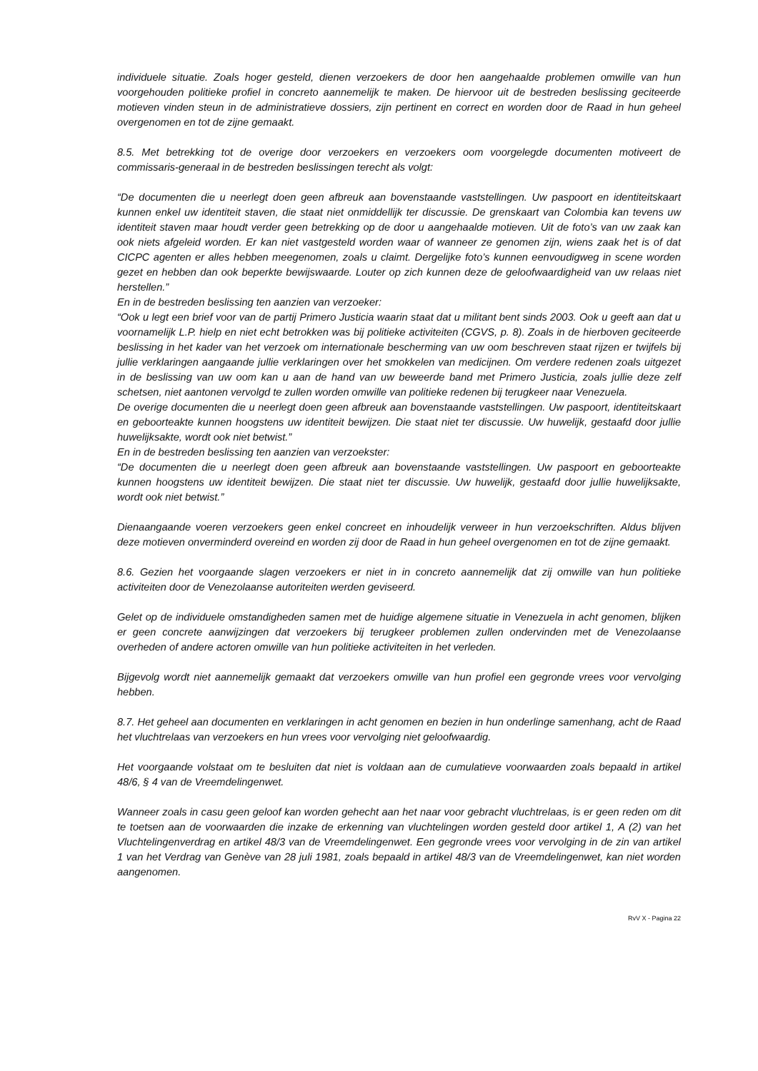individuele situatie. Zoals hoger gesteld, dienen verzoekers de door hen aangehaalde problemen omwille van hun voorgehouden politieke profiel in concreto aannemelijk te maken. De hiervoor uit de bestreden beslissing geciteerde motieven vinden steun in de administratieve dossiers, zijn pertinent en correct en worden door de Raad in hun geheel overgenomen en tot de zijne gemaakt.
8.5. Met betrekking tot de overige door verzoekers en verzoekers oom voorgelegde documenten motiveert de commissaris-generaal in de bestreden beslissingen terecht als volgt:
“De documenten die u neerlegt doen geen afbreuk aan bovenstaande vaststellingen. Uw paspoort en identiteitskaart kunnen enkel uw identiteit staven, die staat niet onmiddellijk ter discussie. De grenskaart van Colombia kan tevens uw identiteit staven maar houdt verder geen betrekking op de door u aangehaalde motieven. Uit de foto’s van uw zaak kan ook niets afgeleid worden. Er kan niet vastgesteld worden waar of wanneer ze genomen zijn, wiens zaak het is of dat CICPC agenten er alles hebben meegenomen, zoals u claimt. Dergelijke foto’s kunnen eenvoudigweg in scene worden gezet en hebben dan ook beperkte bewijswaarde. Louter op zich kunnen deze de geloofwaardigheid van uw relaas niet herstellen.”
En in de bestreden beslissing ten aanzien van verzoeker:
“Ook u legt een brief voor van de partij Primero Justicia waarin staat dat u militant bent sinds 2003. Ook u geeft aan dat u voornamelijk L.P. hielp en niet echt betrokken was bij politieke activiteiten (CGVS, p. 8). Zoals in de hierboven geciteerde beslissing in het kader van het verzoek om internationale bescherming van uw oom beschreven staat rijzen er twijfels bij jullie verklaringen aangaande jullie verklaringen over het smokkelen van medicijnen. Om verdere redenen zoals uitgezet in de beslissing van uw oom kan u aan de hand van uw beweerde band met Primero Justicia, zoals jullie deze zelf schetsen, niet aantonen vervolgd te zullen worden omwille van politieke redenen bij terugkeer naar Venezuela.
De overige documenten die u neerlegt doen geen afbreuk aan bovenstaande vaststellingen. Uw paspoort, identiteitskaart en geboorteakte kunnen hoogstens uw identiteit bewijzen. Die staat niet ter discussie. Uw huwelijk, gestaafd door jullie huwelijksakte, wordt ook niet betwist.”
En in de bestreden beslissing ten aanzien van verzoekster:
“De documenten die u neerlegt doen geen afbreuk aan bovenstaande vaststellingen. Uw paspoort en geboorteakte kunnen hoogstens uw identiteit bewijzen. Die staat niet ter discussie. Uw huwelijk, gestaafd door jullie huwelijksakte, wordt ook niet betwist.”
Dienaangaande voeren verzoekers geen enkel concreet en inhoudelijk verweer in hun verzoekschriften. Aldus blijven deze motieven onverminderd overeind en worden zij door de Raad in hun geheel overgenomen en tot de zijne gemaakt.
8.6. Gezien het voorgaande slagen verzoekers er niet in in concreto aannemelijk dat zij omwille van hun politieke activiteiten door de Venezolaanse autoriteiten werden geviseerd.
Gelet op de individuele omstandigheden samen met de huidige algemene situatie in Venezuela in acht genomen, blijken er geen concrete aanwijzingen dat verzoekers bij terugkeer problemen zullen ondervinden met de Venezolaanse overheden of andere actoren omwille van hun politieke activiteiten in het verleden.
Bijgevolg wordt niet aannemelijk gemaakt dat verzoekers omwille van hun profiel een gegronde vrees voor vervolging hebben.
8.7. Het geheel aan documenten en verklaringen in acht genomen en bezien in hun onderlinge samenhang, acht de Raad het vluchtrelaas van verzoekers en hun vrees voor vervolging niet geloofwaardig.
Het voorgaande volstaat om te besluiten dat niet is voldaan aan de cumulatieve voorwaarden zoals bepaald in artikel 48/6, § 4 van de Vreemdelingenwet.
Wanneer zoals in casu geen geloof kan worden gehecht aan het naar voor gebracht vluchtrelaas, is er geen reden om dit te toetsen aan de voorwaarden die inzake de erkenning van vluchtelingen worden gesteld door artikel 1, A (2) van het Vluchtelingenverdrag en artikel 48/3 van de Vreemdelingenwet. Een gegronde vrees voor vervolging in de zin van artikel 1 van het Verdrag van Genève van 28 juli 1981, zoals bepaald in artikel 48/3 van de Vreemdelingenwet, kan niet worden aangenomen.
RvV X - Pagina 22